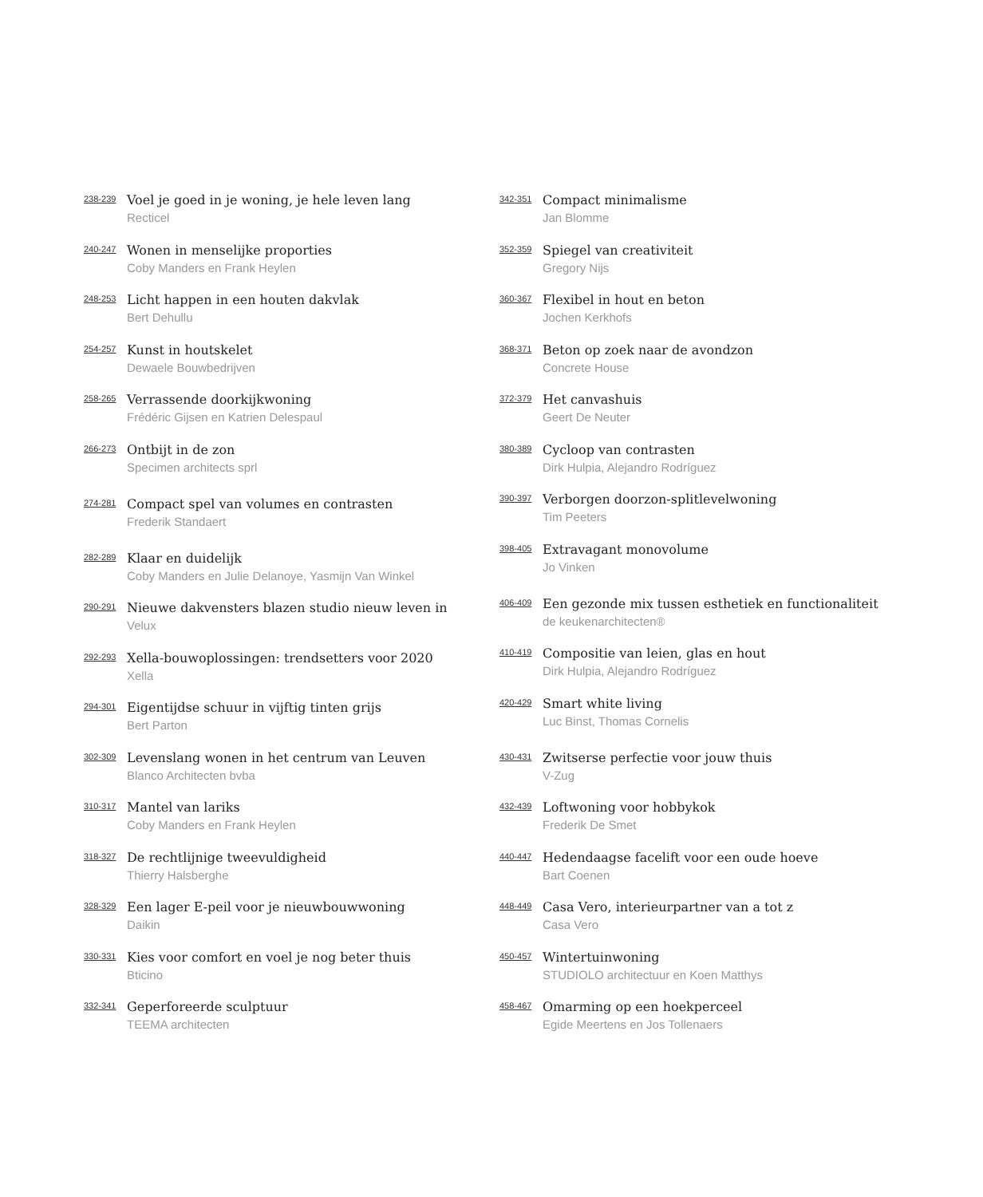238-239
Voel je goed in je woning, je hele leven lang
Recticel
240-247
Wonen in menselijke proporties
Coby Manders en Frank Heylen
248-253
Licht happen in een houten dakvlak
Bert Dehullu
254-257
Kunst in houtskelet
Dewaele Bouwbedrijven
258-265
Verrassende doorkijkwoning
Frédéric Gijsen en Katrien Delespaul
266-273
Ontbijt in de zon
Specimen architects sprl
274-281
Compact spel van volumes en contrasten
Frederik Standaert
282-289
Klaar en duidelijk
Coby Manders en Julie Delanoye, Yasmijn Van Winkel
290-291
Nieuwe dakvensters blazen studio nieuw leven in
Velux
292-293
Xella-bouwoplossingen: trendsetters voor 2020
Xella
294-301
Eigentijdse schuur in vijftig tinten grijs
Bert Parton
302-309
Levenslang wonen in het centrum van Leuven
Blanco Architecten bvba
310-317
Mantel van lariks
Coby Manders en Frank Heylen
318-327
De rechtlijnige tweevuldigheid
Thierry Halsberghe
328-329
Een lager E-peil voor je nieuwbouwwoning
Daikin
330-331
Kies voor comfort en voel je nog beter thuis
Bticino
332-341
Geperforeerde sculptuur
TEEMA architecten
342-351
Compact minimalisme
Jan Blomme
352-359
Spiegel van creativiteit
Gregory Nijs
360-367
Flexibel in hout en beton
Jochen Kerkhofs
368-371
Beton op zoek naar de avondzon
Concrete House
372-379
Het canvashuis
Geert De Neuter
380-389
Cycloop van contrasten
Dirk Hulpia, Alejandro Rodríguez
390-397
Verborgen doorzon-splitlevelwoning
Tim Peeters
398-405
Extravagant monovolume
Jo Vinken
406-409
Een gezonde mix tussen esthetiek en functionaliteit
de keukenarchitecten®
410-419
Compositie van leien, glas en hout
Dirk Hulpia, Alejandro Rodríguez
420-429
Smart white living
Luc Binst, Thomas Cornelis
430-431
Zwitserse perfectie voor jouw thuis
V-Zug
432-439
Loftwoning voor hobbykok
Frederik De Smet
440-447
Hedendaagse facelift voor een oude hoeve
Bart Coenen
448-449
Casa Vero, interieurpartner van a tot z
Casa Vero
450-457
Wintertuinwoning
STUDIOLO architectuur en Koen Matthys
458-467
Omarming op een hoekperceel
Egide Meertens en Jos Tollenaers